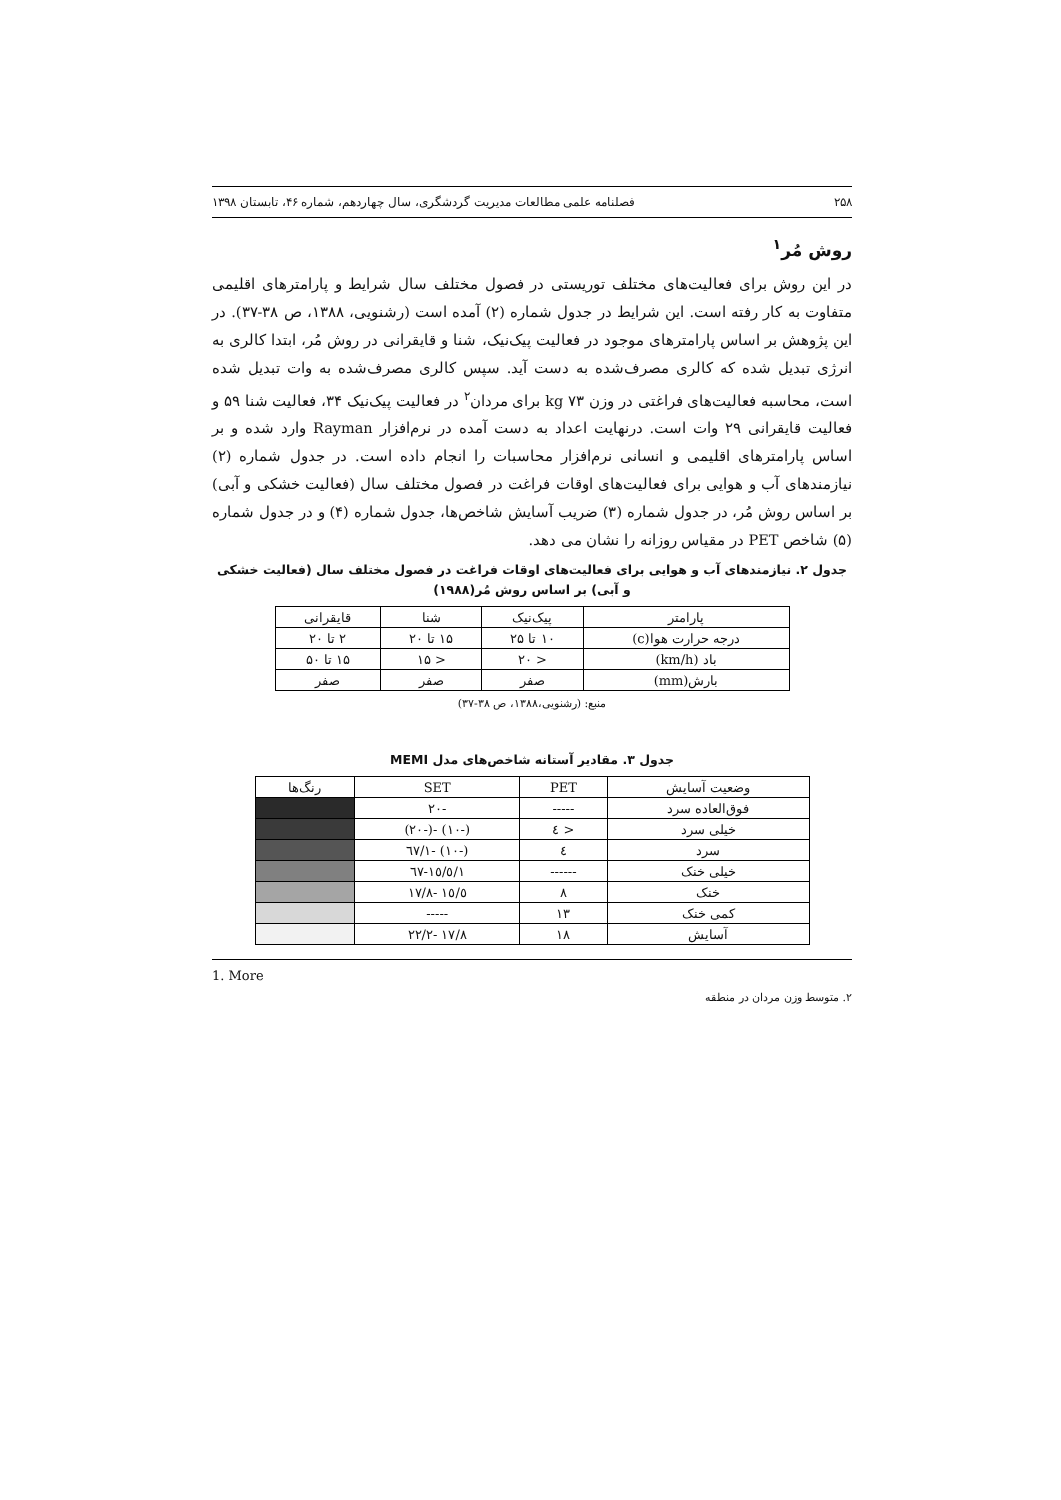۲۵۸ فصلنامه علمی مطالعات مدیریت گردشگری، سال چهاردهم، شماره ۴۶، تابستان ۱۳۹۸
روش مُر<sup>۱</sup>
در این روش برای فعالیت‌های مختلف توریستی در فصول مختلف سال شرایط و پارامترهای اقلیمی متفاوت به کار رفته است. این شرایط در جدول شماره (۲) آمده است (رشنویی، ۱۳۸۸، ص ۳۸-۳۷). در این پژوهش بر اساس پارامترهای موجود در فعالیت پیک‌نیک، شنا و قایقرانی در روش مُر، ابتدا کالری به انرژی تبدیل شده که کالری مصرف‌شده به دست آید. سپس کالری مصرف‌شده به وات تبدیل شده است، محاسبه فعالیت‌های فراغتی در وزن kg ۷۳ برای مردان<sup>۲</sup> در فعالیت پیک‌نیک ۳۴، فعالیت شنا ۵۹ و فعالیت قایقرانی ۲۹ وات است. درنهایت اعداد به دست آمده در نرم‌افزار Rayman وارد شده و بر اساس پارامترهای اقلیمی و انسانی نرم‌افزار محاسبات را انجام داده است. در جدول شماره (۲) نیازمندهای آب و هوایی برای فعالیت‌های اوقات فراغت در فصول مختلف سال (فعالیت خشکی و آبی) بر اساس روش مُر، در جدول شماره (۳) ضریب آسایش شاخص‌ها، جدول شماره (۴) و در جدول شماره (۵) شاخص PET در مقیاس روزانه را نشان می دهد.
جدول ۲. نیازمندهای آب و هوایی برای فعالیت‌های اوقات فراغت در فصول مختلف سال (فعالیت خشکی و آبی) بر اساس روش مُر(۱۹۸۸)
| پارامتر | پیک‌نیک | شنا | قایقرانی |
| --- | --- | --- | --- |
| درجه حرارت هوا(c) | ۱۰ تا ۲۵ | ۱۵ تا ۲۰ | ۲ تا ۲۰ |
| باد (km/h) | < ۲۰ | < ۱۵ | ۱۵ تا ۵۰ |
| بارش(mm) | صفر | صفر | صفر |
منبع: (رشنویی،۱۳۸۸، ص ۳۸-۳۷)
جدول ۳. مقادیر آستانه شاخص‌های مدل MEMI
| وضعیت آسایش | PET | SET | رنگ‌ها |
| --- | --- | --- | --- |
| فوق‌العاده سرد | ----- | -۲۰ | |
| خیلی سرد | < ٤ | (-۱۰) -(-۲۰) | |
| سرد | ٤ | (-۱۰) -۱/٦۷ | |
| خیلی خنک | ------ | ۱/٦۷-۱٥/٥ | |
| خنک | ۸ | ۱٥/٥ -۱۷/۸ | |
| کمی خنک | ۱۳ | ----- | |
| آسایش | ۱۸ | ۱۷/۸ -۲۲/۲ | |
1. More
۲. متوسط وزن مردان در منطقه